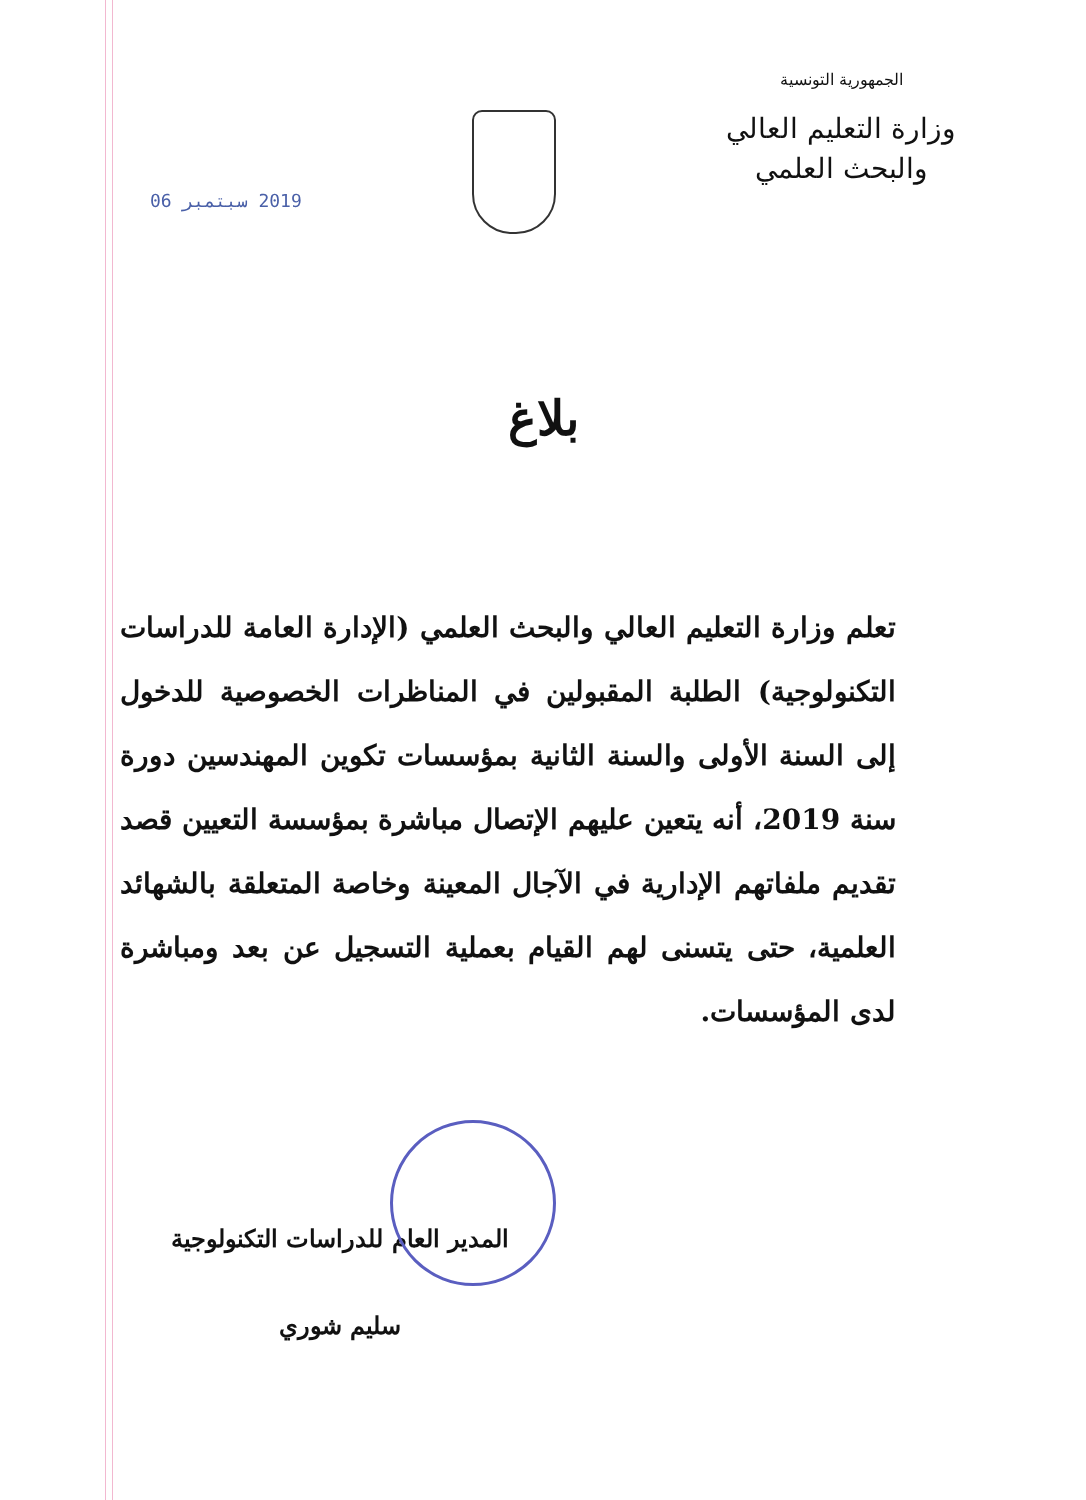الجمهورية التونسية
وزارة التعليم العالي
والبحث العلمي
2019 سبتمبر 06
بلاغ
تعلم وزارة التعليم العالي والبحث العلمي (الإدارة العامة للدراسات التكنولوجية) الطلبة المقبولين في المناظرات الخصوصية للدخول إلى السنة الأولى والسنة الثانية بمؤسسات تكوين المهندسين دورة سنة 2019، أنه يتعين عليهم الإتصال مباشرة بمؤسسة التعيين قصد تقديم ملفاتهم الإدارية في الآجال المعينة وخاصة المتعلقة بالشهائد العلمية، حتى يتسنى لهم القيام بعملية التسجيل عن بعد ومباشرة لدى المؤسسات.
المدير العام للدراسات التكنولوجية
سليم شوري